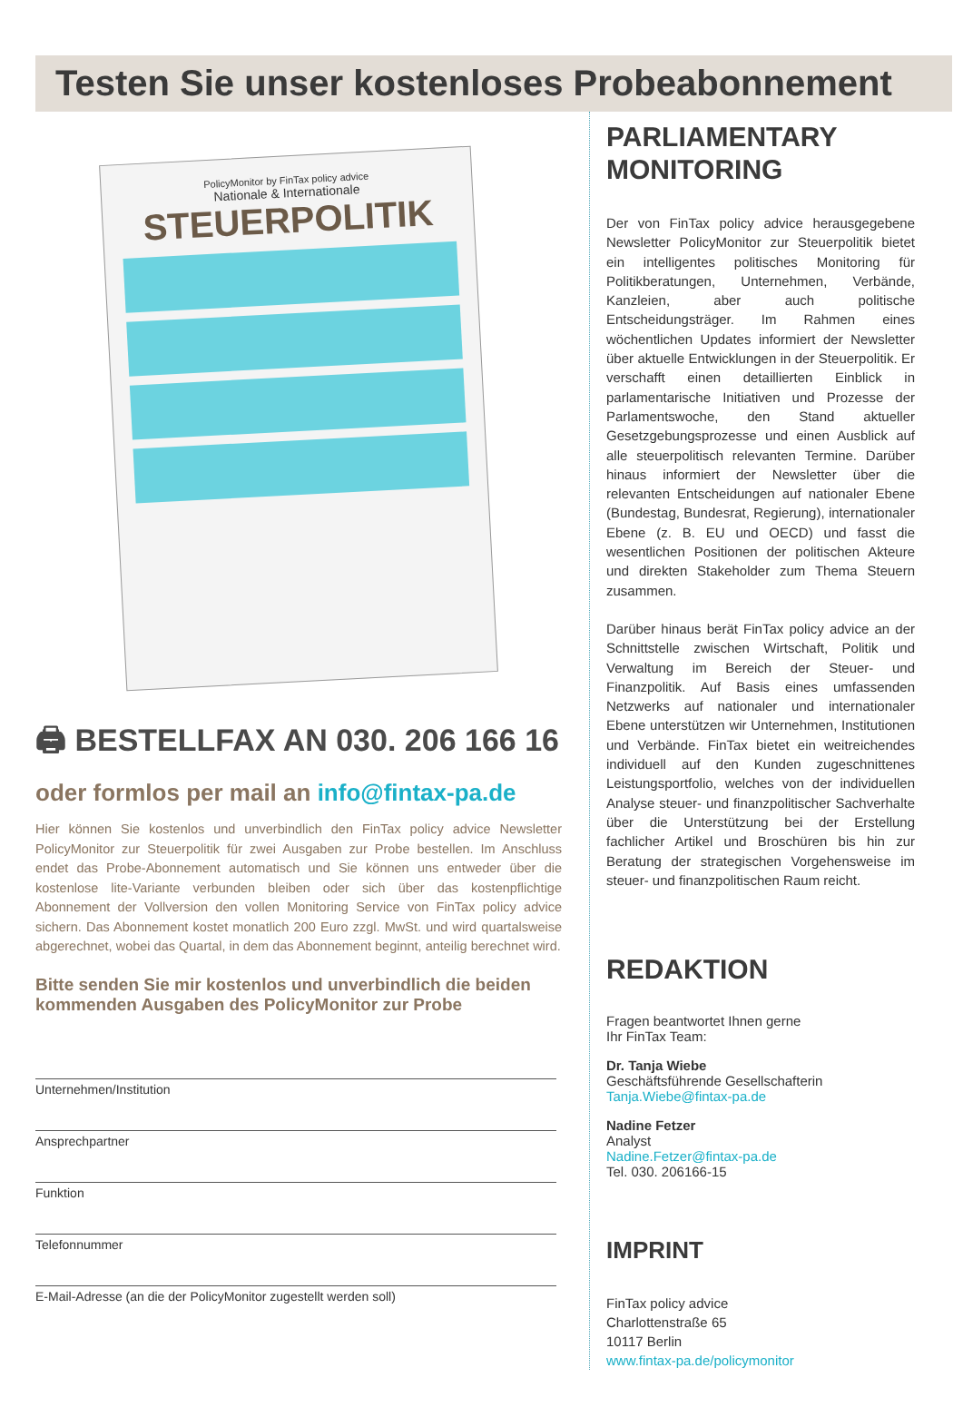Testen Sie unser kostenloses Probeabonnement
PolicyMonitor by FinTax policy advice
Nationale & Internationale
STEUERPOLITIK
🖨 BESTELLFAX AN 030. 206 166 16
oder formlos per mail an info@fintax-pa.de
Hier können Sie kostenlos und unverbindlich den FinTax policy advice Newsletter PolicyMonitor zur Steuerpolitik für zwei Ausgaben zur Probe bestellen. Im Anschluss endet das Probe-Abonnement automatisch und Sie können uns entweder über die kostenlose lite-Variante verbunden bleiben oder sich über das kostenpflichtige Abonnement der Vollversion den vollen Monitoring Service von FinTax policy advice sichern. Das Abonnement kostet monatlich 200 Euro zzgl. MwSt. und wird quartalsweise abgerechnet, wobei das Quartal, in dem das Abonnement beginnt, anteilig berechnet wird.
Bitte senden Sie mir kostenlos und unverbindlich die beiden kommenden Ausgaben des PolicyMonitor zur Probe
Unternehmen/Institution
Ansprechpartner
Funktion
Telefonnummer
E-Mail-Adresse (an die der PolicyMonitor zugestellt werden soll)
PARLIAMENTARY
MONITORING
Der von FinTax policy advice herausgegebene Newsletter PolicyMonitor zur Steuerpolitik bietet ein intelligentes politisches Monitoring für Politikberatungen, Unternehmen, Verbände, Kanzleien, aber auch politische Entscheidungsträger. Im Rahmen eines wöchentlichen Updates informiert der Newsletter über aktuelle Entwicklungen in der Steuerpolitik. Er verschafft einen detaillierten Einblick in parlamentarische Initiativen und Prozesse der Parlamentswoche, den Stand aktueller Gesetzgebungsprozesse und einen Ausblick auf alle steuerpolitisch relevanten Termine. Darüber hinaus informiert der Newsletter über die relevanten Entscheidungen auf nationaler Ebene (Bundestag, Bundesrat, Regierung), internationaler Ebene (z. B. EU und OECD) und fasst die wesentlichen Positionen der politischen Akteure und direkten Stakeholder zum Thema Steuern zusammen.
Darüber hinaus berät FinTax policy advice an der Schnittstelle zwischen Wirtschaft, Politik und Verwaltung im Bereich der Steuer- und Finanzpolitik. Auf Basis eines umfassenden Netzwerks auf nationaler und internationaler Ebene unterstützen wir Unternehmen, Institutionen und Verbände. FinTax bietet ein weitreichendes individuell auf den Kunden zugeschnittenes Leistungsportfolio, welches von der individuellen Analyse steuer- und finanzpolitischer Sachverhalte über die Unterstützung bei der Erstellung fachlicher Artikel und Broschüren bis hin zur Beratung der strategischen Vorgehensweise im steuer- und finanzpolitischen Raum reicht.
REDAKTION
Fragen beantwortet Ihnen gerne
Ihr FinTax Team:
Dr. Tanja Wiebe
Geschäftsführende Gesellschafterin
Tanja.Wiebe@fintax-pa.de
Nadine Fetzer
Analyst
Nadine.Fetzer@fintax-pa.de
Tel. 030. 206166-15
IMPRINT
FinTax policy advice
Charlottenstraße 65
10117 Berlin
www.fintax-pa.de/policymonitor